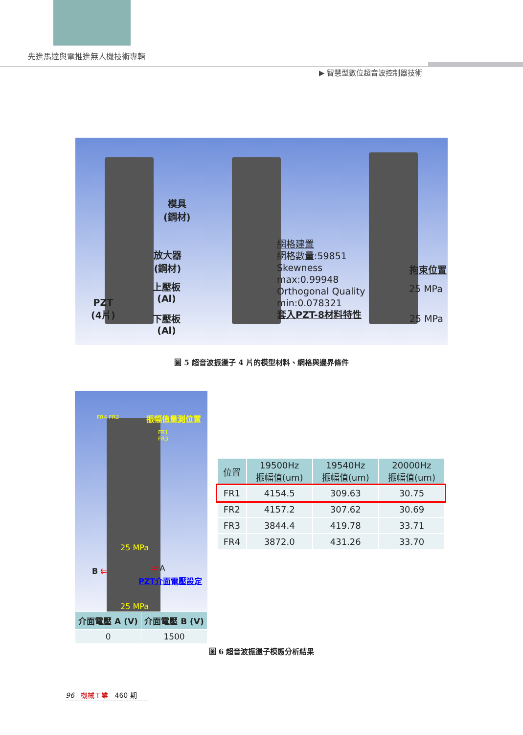先進馬達與電推進無人機技術專輯
▶ 智慧型數位超音波控制器技術
模具
(鋼材)
放大器
(鋼材)
上壓板
(Al)
PZT
(4片)
下壓板
(Al)
網格建置
網格數量:59851
Skewness
max:0.99948
Orthogonal Quality
min:0.078321
套入PZT-8材料特性
拘束位置
25 MPa
25 MPa
圖 5 超音波振盪子 4 片的模型材料、網格與邊界條件
FR4 FR2 振幅值量測位置
FR1
FR3
25 MPa
B ⇇ ⇉ A
PZT介面電壓設定
25 MPa
| 介面電壓 A (V) | 介面電壓 B (V) |
| --- | --- |
| 0 | 1500 |
| 位置 | 19500Hz 振幅值(um) | 19540Hz 振幅值(um) | 20000Hz 振幅值(um) |
| --- | --- | --- | --- |
| FR1 | 4154.5 | 309.63 | 30.75 |
| FR2 | 4157.2 | 307.62 | 30.69 |
| FR3 | 3844.4 | 419.78 | 33.71 |
| FR4 | 3872.0 | 431.26 | 33.70 |
圖 6 超音波振盪子模態分析結果
96 機械工業 460 期